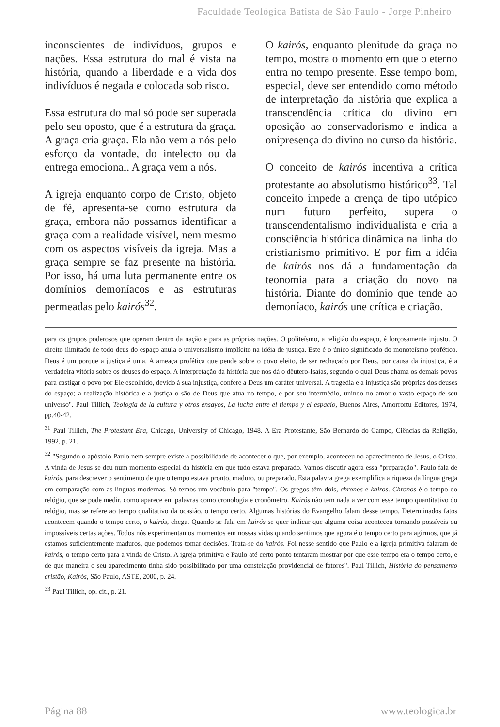Faculdade Teológica Batista de São Paulo - Jorge Pinheiro
inconscientes de indivíduos, grupos e nações. Essa estrutura do mal é vista na história, quando a liberdade e a vida dos indivíduos é negada e colocada sob risco.
Essa estrutura do mal só pode ser superada pelo seu oposto, que é a estrutura da graça. A graça cria graça. Ela não vem a nós pelo esforço da vontade, do intelecto ou da entrega emocional. A graça vem a nós.
A igreja enquanto corpo de Cristo, objeto de fé, apresenta-se como estrutura da graça, embora não possamos identificar a graça com a realidade visível, nem mesmo com os aspectos visíveis da igreja. Mas a graça sempre se faz presente na história. Por isso, há uma luta permanente entre os domínios demoníacos e as estruturas permeadas pelo kairós<sup>32</sup>.
O kairós, enquanto plenitude da graça no tempo, mostra o momento em que o eterno entra no tempo presente. Esse tempo bom, especial, deve ser entendido como método de interpretação da história que explica a transcendência crítica do divino em oposição ao conservadorismo e indica a onipresença do divino no curso da história.
O conceito de kairós incentiva a crítica protestante ao absolutismo histórico<sup>33</sup>. Tal conceito impede a crença de tipo utópico num futuro perfeito, supera o transcendentalismo individualista e cria a consciência histórica dinâmica na linha do cristianismo primitivo. E por fim a idéia de kairós nos dá a fundamentação da teonomia para a criação do novo na história. Diante do domínio que tende ao demoníaco, kairós une crítica e criação.
para os grupos poderosos que operam dentro da nação e para as próprias nações. O politeísmo, a religião do espaço, é forçosamente injusto. O direito ilimitado de todo deus do espaço anula o universalismo implícito na idéia de justiça. Este é o único significado do monoteísmo profético. Deus é um porque a justiça é uma. A ameaça profética que pende sobre o povo eleito, de ser rechaçado por Deus, por causa da injustiça, é a verdadeira vitória sobre os deuses do espaço. A interpretação da história que nos dá o dêutero-Isaías, segundo o qual Deus chama os demais povos para castigar o povo por Ele escolhido, devido à sua injustiça, confere a Deus um caráter universal. A tragédia e a injustiça são próprias dos deuses do espaço; a realização histórica e a justiça o são de Deus que atua no tempo, e por seu intermédio, unindo no amor o vasto espaço de seu universo". Paul Tillich, Teologia de la cultura y otros ensayos, La lucha entre el tiempo y el espacio, Buenos Aires, Amorrortu Editores, 1974, pp.40-42.
<sup>31</sup> Paul Tillich, The Protestant Era, Chicago, University of Chicago, 1948. A Era Protestante, São Bernardo do Campo, Ciências da Religião, 1992, p. 21.
<sup>32</sup> "Segundo o apóstolo Paulo nem sempre existe a possibilidade de acontecer o que, por exemplo, aconteceu no aparecimento de Jesus, o Cristo. A vinda de Jesus se deu num momento especial da história em que tudo estava preparado. Vamos discutir agora essa "preparação". Paulo fala de kairós, para descrever o sentimento de que o tempo estava pronto, maduro, ou preparado. Esta palavra grega exemplifica a riqueza da língua grega em comparação com as línguas modernas. Só temos um vocábulo para "tempo". Os gregos têm dois, chronos e kairos. Chronos é o tempo do relógio, que se pode medir, como aparece em palavras como cronologia e cronômetro. Kairós não tem nada a ver com esse tempo quantitativo do relógio, mas se refere ao tempo qualitativo da ocasião, o tempo certo. Algumas histórias do Evangelho falam desse tempo. Determinados fatos acontecem quando o tempo certo, o kairós, chega. Quando se fala em kairós se quer indicar que alguma coisa aconteceu tornando possíveis ou impossíveis certas ações. Todos nós experimentamos momentos em nossas vidas quando sentimos que agora é o tempo certo para agirmos, que já estamos suficientemente maduros, que podemos tomar decisões. Trata-se do kairós. Foi nesse sentido que Paulo e a igreja primitiva falaram de kairós, o tempo certo para a vinda de Cristo. A igreja primitiva e Paulo até certo ponto tentaram mostrar por que esse tempo era o tempo certo, e de que maneira o seu aparecimento tinha sido possibilitado por uma constelação providencial de fatores". Paul Tillich, História do pensamento cristão, Kairós, São Paulo, ASTE, 2000, p. 24.
<sup>33</sup> Paul Tillich, op. cit., p. 21.
Página 88 www.teologica.br